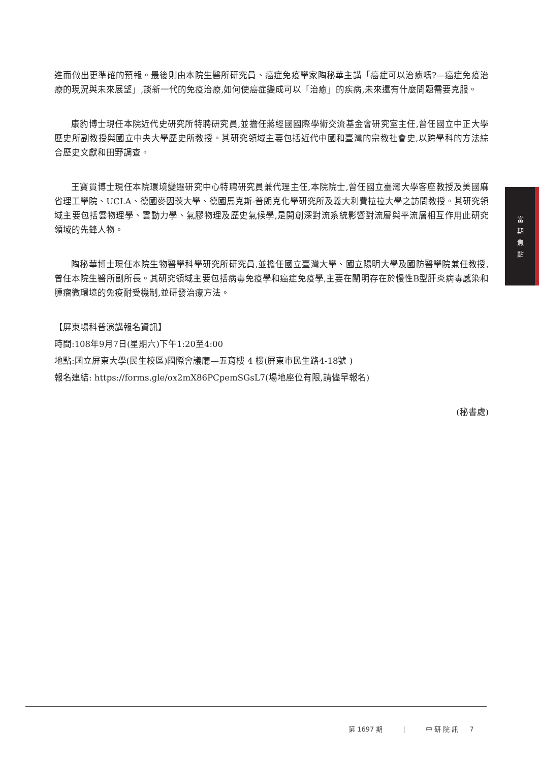進而做出更準確的預報。最後則由本院生醫所研究員、癌症免疫學家陶秘華主講「癌症可以治癒嗎?—癌症免疫治療的現況與未來展望」,談新一代的免疫治療,如何使癌症變成可以「治癒」的疾病,未來還有什麼問題需要克服。
康豹博士現任本院近代史研究所特聘研究員,並擔任蔣經國國際學術交流基金會研究室主任,曾任國立中正大學歷史所副教授與國立中央大學歷史所教授。其研究領域主要包括近代中國和臺灣的宗教社會史,以跨學科的方法綜合歷史文獻和田野調查。
王寶貫博士現任本院環境變遷研究中心特聘研究員兼代理主任,本院院士,曾任國立臺灣大學客座教授及美國麻省理工學院、UCLA、德國麥因茨大學、德國馬克斯-普朗克化學研究所及義大利費拉拉大學之訪問教授。其研究領域主要包括雲物理學、雲動力學、氣膠物理及歷史氣候學,是開創深對流系統影響對流層與平流層相互作用此研究領域的先鋒人物。
陶秘華博士現任本院生物醫學科學研究所研究員,並擔任國立臺灣大學、國立陽明大學及國防醫學院兼任教授,曾任本院生醫所副所長。其研究領域主要包括病毒免疫學和癌症免疫學,主要在闡明存在於慢性B型肝炎病毒感染和腫瘤微環境的免疫耐受機制,並研發治療方法。
【屏東場科普演講報名資訊】
時間:108年9月7日(星期六)下午1:20至4:00
地點:國立屏東大學(民生校區)國際會議廳—五育樓 4 樓(屏東市民生路4-18號 )
報名連結: https://forms.gle/ox2mX86PCpemSGsL7(場地座位有限,請儘早報名)
(秘書處)
當
期
焦
點
第 1697 期 | 中 研 院 訊 7